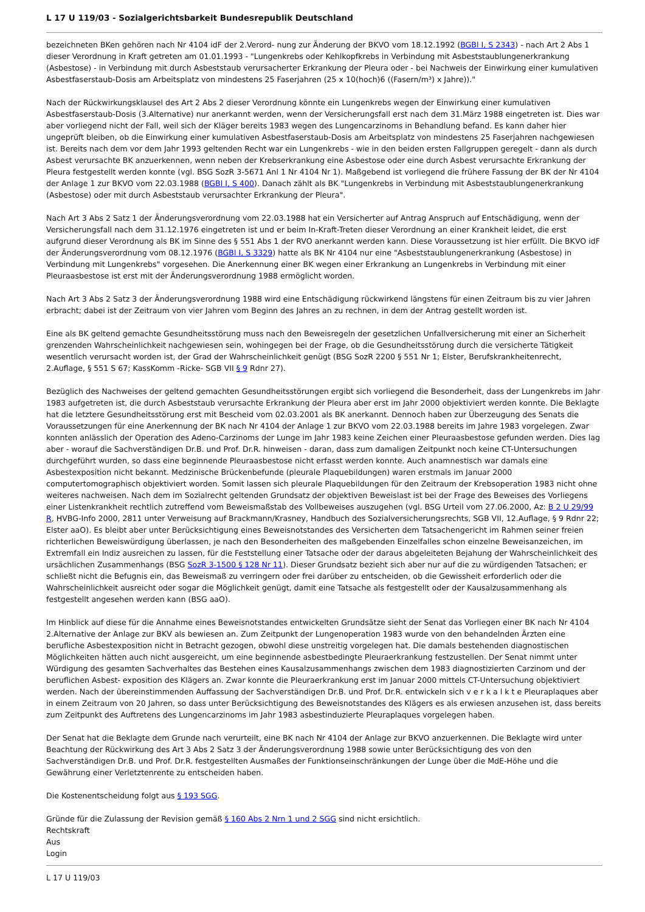L 17 U 119/03 - Sozialgerichtsbarkeit Bundesrepublik Deutschland
bezeichneten BKen gehören nach Nr 4104 idF der 2.Verord- nung zur Änderung der BKVO vom 18.12.1992 (BGBl I, S 2343) - nach Art 2 Abs 1 dieser Verordnung in Kraft getreten am 01.01.1993 - "Lungenkrebs oder Kehlkopfkrebs in Verbindung mit Asbeststaublungenerkrankung (Asbestose) - in Verbindung mit durch Asbeststaub verursacherter Erkrankung der Pleura oder - bei Nachweis der Einwirkung einer kumulativen Asbestfaserstaub-Dosis am Arbeitsplatz von mindestens 25 Faserjahren (25 x 10(hoch)6 ((Fasern/m³) x Jahre))."
Nach der Rückwirkungsklausel des Art 2 Abs 2 dieser Verordnung könnte ein Lungenkrebs wegen der Einwirkung einer kumulativen Asbestfaserstaub-Dosis (3.Alternative) nur anerkannt werden, wenn der Versicherungsfall erst nach dem 31.März 1988 eingetreten ist. Dies war aber vorliegend nicht der Fall, weil sich der Kläger bereits 1983 wegen des Lungencarzinoms in Behandlung befand. Es kann daher hier ungeprüft bleiben, ob die Einwirkung einer kumulativen Asbestfaserstaub-Dosis am Arbeitsplatz von mindestens 25 Faserjahren nachgewiesen ist. Bereits nach dem vor dem Jahr 1993 geltenden Recht war ein Lungenkrebs - wie in den beiden ersten Fallgruppen geregelt - dann als durch Asbest verursachte BK anzuerkennen, wenn neben der Krebserkrankung eine Asbestose oder eine durch Asbest verursachte Erkrankung der Pleura festgestellt werden konnte (vgl. BSG SozR 3-5671 Anl 1 Nr 4104 Nr 1). Maßgebend ist vorliegend die frühere Fassung der BK der Nr 4104 der Anlage 1 zur BKVO vom 22.03.1988 (BGBl I, S 400). Danach zählt als BK "Lungenkrebs in Verbindung mit Asbeststaublungenerkrankung (Asbestose) oder mit durch Asbeststaub verursachter Erkrankung der Pleura".
Nach Art 3 Abs 2 Satz 1 der Änderungsverordnung vom 22.03.1988 hat ein Versicherter auf Antrag Anspruch auf Entschädigung, wenn der Versicherungsfall nach dem 31.12.1976 eingetreten ist und er beim In-Kraft-Treten dieser Verordnung an einer Krankheit leidet, die erst aufgrund dieser Verordnung als BK im Sinne des § 551 Abs 1 der RVO anerkannt werden kann. Diese Voraussetzung ist hier erfüllt. Die BKVO idF der Änderungsverordnung vom 08.12.1976 (BGBl I, S 3329) hatte als BK Nr 4104 nur eine "Asbeststaublungenerkrankung (Asbestose) in Verbindung mit Lungenkrebs" vorgesehen. Die Anerkennung einer BK wegen einer Erkrankung an Lungenkrebs in Verbindung mit einer Pleuraasbestose ist erst mit der Änderungsverordnung 1988 ermöglicht worden.
Nach Art 3 Abs 2 Satz 3 der Änderungsverordnung 1988 wird eine Entschädigung rückwirkend längstens für einen Zeitraum bis zu vier Jahren erbracht; dabei ist der Zeitraum von vier Jahren vom Beginn des Jahres an zu rechnen, in dem der Antrag gestellt worden ist.
Eine als BK geltend gemachte Gesundheitsstörung muss nach den Beweisregeln der gesetzlichen Unfallversicherung mit einer an Sicherheit grenzenden Wahrscheinlichkeit nachgewiesen sein, wohingegen bei der Frage, ob die Gesundheitsstörung durch die versicherte Tätigkeit wesentlich verursacht worden ist, der Grad der Wahrscheinlichkeit genügt (BSG SozR 2200 § 551 Nr 1; Elster, Berufskrankheitenrecht, 2.Auflage, § 551 S 67; KassKomm -Ricke- SGB VII § 9 Rdnr 27).
Bezüglich des Nachweises der geltend gemachten Gesundheitsstörungen ergibt sich vorliegend die Besonderheit, dass der Lungenkrebs im Jahr 1983 aufgetreten ist, die durch Asbeststaub verursachte Erkrankung der Pleura aber erst im Jahr 2000 objektiviert werden konnte. Die Beklagte hat die letztere Gesundheitsstörung erst mit Bescheid vom 02.03.2001 als BK anerkannt. Dennoch haben zur Überzeugung des Senats die Voraussetzungen für eine Anerkennung der BK nach Nr 4104 der Anlage 1 zur BKVO vom 22.03.1988 bereits im Jahre 1983 vorgelegen. Zwar konnten anlässlich der Operation des Adeno-Carzinoms der Lunge im Jahr 1983 keine Zeichen einer Pleuraasbestose gefunden werden. Dies lag aber - worauf die Sachverständigen Dr.B. und Prof. Dr.R. hinweisen - daran, dass zum damaligen Zeitpunkt noch keine CT-Untersuchungen durchgeführt wurden, so dass eine beginnende Pleuraasbestose nicht erfasst werden konnte. Auch anamnestisch war damals eine Asbestexposition nicht bekannt. Medzinische Brückenbefunde (pleurale Plaquebildungen) waren erstmals im Januar 2000 computertomographisch objektiviert worden. Somit lassen sich pleurale Plaquebildungen für den Zeitraum der Krebsoperation 1983 nicht ohne weiteres nachweisen. Nach dem im Sozialrecht geltenden Grundsatz der objektiven Beweislast ist bei der Frage des Beweises des Vorliegens einer Listenkrankheit rechtlich zutreffend vom Beweismaßstab des Vollbeweises auszugehen (vgl. BSG Urteil vom 27.06.2000, Az: B 2 U 29/99 R, HVBG-Info 2000, 2811 unter Verweisung auf Brackmann/Krasney, Handbuch des Sozialversicherungsrechts, SGB VII, 12.Auflage, § 9 Rdnr 22; Elster aaO). Es bleibt aber unter Berücksichtigung eines Beweisnotstandes des Versicherten dem Tatsachengericht im Rahmen seiner freien richterlichen Beweiswürdigung überlassen, je nach den Besonderheiten des maßgebenden Einzelfalles schon einzelne Beweisanzeichen, im Extremfall ein Indiz ausreichen zu lassen, für die Feststellung einer Tatsache oder der daraus abgeleiteten Bejahung der Wahrscheinlichkeit des ursächlichen Zusammenhangs (BSG SozR 3-1500 § 128 Nr 11). Dieser Grundsatz bezieht sich aber nur auf die zu würdigenden Tatsachen; er schließt nicht die Befugnis ein, das Beweismaß zu verringern oder frei darüber zu entscheiden, ob die Gewissheit erforderlich oder die Wahrscheinlichkeit ausreicht oder sogar die Möglichkeit genügt, damit eine Tatsache als festgestellt oder der Kausalzusammenhang als festgestellt angesehen werden kann (BSG aaO).
Im Hinblick auf diese für die Annahme eines Beweisnotstandes entwickelten Grundsätze sieht der Senat das Vorliegen einer BK nach Nr 4104 2.Alternative der Anlage zur BKV als bewiesen an. Zum Zeitpunkt der Lungenoperation 1983 wurde von den behandelnden Ärzten eine berufliche Asbestexposition nicht in Betracht gezogen, obwohl diese unstreitig vorgelegen hat. Die damals bestehenden diagnostischen Möglichkeiten hätten auch nicht ausgereicht, um eine beginnende asbestbedingte Pleuraerkrankung festzustellen. Der Senat nimmt unter Würdigung des gesamten Sachverhaltes das Bestehen eines Kausalzusammenhangs zwischen dem 1983 diagnostizierten Carzinom und der beruflichen Asbest- exposition des Klägers an. Zwar konnte die Pleuraerkrankung erst im Januar 2000 mittels CT-Untersuchung objektiviert werden. Nach der übereinstimmenden Auffassung der Sachverständigen Dr.B. und Prof. Dr.R. entwickeln sich v e r k a l k t e Pleuraplaques aber in einem Zeitraum von 20 Jahren, so dass unter Berücksichtigung des Beweisnotstandes des Klägers es als erwiesen anzusehen ist, dass bereits zum Zeitpunkt des Auftretens des Lungencarzinoms im Jahr 1983 asbestinduzierte Pleuraplaques vorgelegen haben.
Der Senat hat die Beklagte dem Grunde nach verurteilt, eine BK nach Nr 4104 der Anlage zur BKVO anzuerkennen. Die Beklagte wird unter Beachtung der Rückwirkung des Art 3 Abs 2 Satz 3 der Änderungsverordnung 1988 sowie unter Berücksichtigung des von den Sachverständigen Dr.B. und Prof. Dr.R. festgestellten Ausmaßes der Funktionseinschränkungen der Lunge über die MdE-Höhe und die Gewährung einer Verletztenrente zu entscheiden haben.
Die Kostenentscheidung folgt aus § 193 SGG.
Gründe für die Zulassung der Revision gemäß § 160 Abs 2 Nrn 1 und 2 SGG sind nicht ersichtlich.
Rechtskraft
Aus
Login
L 17 U 119/03